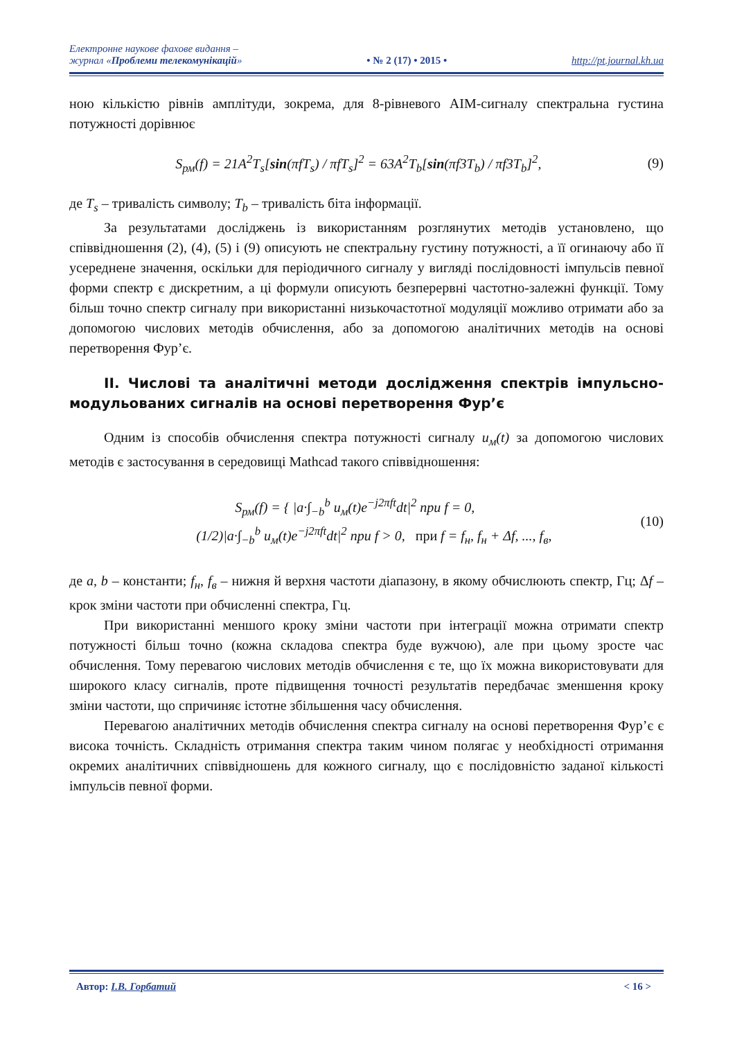Електронне наукове фахове видання –
журнал «Проблеми телекомунікацій»
• № 2 (17) • 2015 •
http://pt.journal.kh.ua
ною кількістю рівнів амплітуди, зокрема, для 8-рівневого АІМ-сигналу спектральна густина потужності дорівнює
S<sub>рм</sub>(f) = 21A<sup>2</sup>T<sub>s</sub>[sin(πfT<sub>s</sub>) / πfT<sub>s</sub>]<sup>2</sup> = 63A<sup>2</sup>T<sub>b</sub>[sin(πf3T<sub>b</sub>) / πf3T<sub>b</sub>]<sup>2</sup>, (9)
де T<sub>s</sub> – тривалість символу; T<sub>b</sub> – тривалість біта інформації.
За результатами досліджень із використанням розглянутих методів установлено, що співвідношення (2), (4), (5) і (9) описують не спектральну густину потужності, а її огинаючу або її усереднене значення, оскільки для періодичного сигналу у вигляді послідовності імпульсів певної форми спектр є дискретним, а ці формули описують безперервні частотно-залежні функції. Тому більш точно спектр сигналу при використанні низькочастотної модуляції можливо отримати або за допомогою числових методів обчислення, або за допомогою аналітичних методів на основі перетворення Фур’є.
II. Числові та аналітичні методи дослідження спектрів імпульсно-модульованих сигналів на основі перетворення Фур’є
Одним із способів обчислення спектра потужності сигналу u<sub>м</sub>(t) за допомогою числових методів є застосування в середовищі Mathcad такого співвідношення:
S<sub>рм</sub>(f) = { |a·∫<sub>−b</sub><sup>b</sup> u<sub>м</sub>(t)e<sup>−j2πft</sup>dt|<sup>2</sup> при f = 0,
(1/2)|a·∫<sub>−b</sub><sup>b</sup> u<sub>м</sub>(t)e<sup>−j2πft</sup>dt|<sup>2</sup> при f > 0, при f = f<sub>н</sub>, f<sub>н</sub> + Δf, ..., f<sub>в</sub>, (10)
де a, b – константи; f<sub>н</sub>, f<sub>в</sub> – нижня й верхня частоти діапазону, в якому обчислюють спектр, Гц; Δf – крок зміни частоти при обчисленні спектра, Гц.
При використанні меншого кроку зміни частоти при інтеграції можна отримати спектр потужності більш точно (кожна складова спектра буде вужчою), але при цьому зросте час обчислення. Тому перевагою числових методів обчислення є те, що їх можна використовувати для широкого класу сигналів, проте підвищення точності результатів передбачає зменшення кроку зміни частоти, що спричиняє істотне збільшення часу обчислення.
Перевагою аналітичних методів обчислення спектра сигналу на основі перетворення Фур’є є висока точність. Складність отримання спектра таким чином полягає у необхідності отримання окремих аналітичних співвідношень для кожного сигналу, що є послідовністю заданої кількості імпульсів певної форми.
Автор: І.В. Горбатий < 16 >